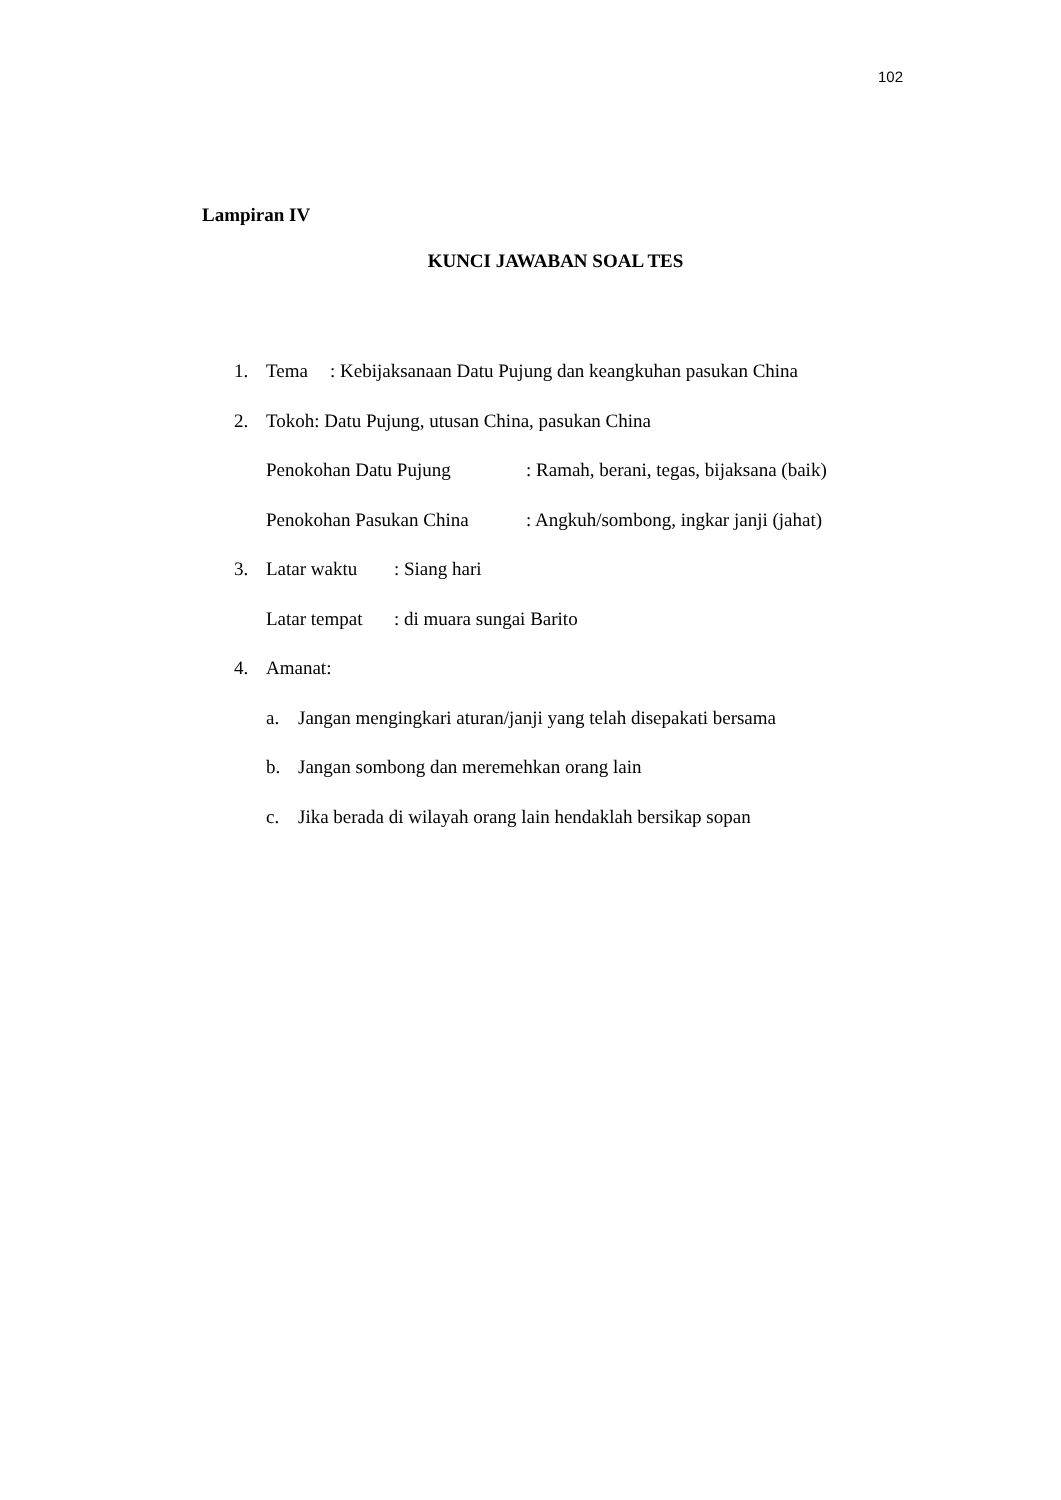102
Lampiran IV
KUNCI JAWABAN SOAL TES
1. Tema: Kebijaksanaan Datu Pujung dan keangkuhan pasukan China
2. Tokoh: Datu Pujung, utusan China, pasukan China
Penokohan Datu Pujung: Ramah, berani, tegas, bijaksana (baik)
Penokohan Pasukan China: Angkuh/sombong, ingkar janji (jahat)
3. Latar waktu: Siang hari
Latar tempat: di muara sungai Barito
4. Amanat:
a. Jangan mengingkari aturan/janji yang telah disepakati bersama
b. Jangan sombong dan meremehkan orang lain
c. Jika berada di wilayah orang lain hendaklah bersikap sopan